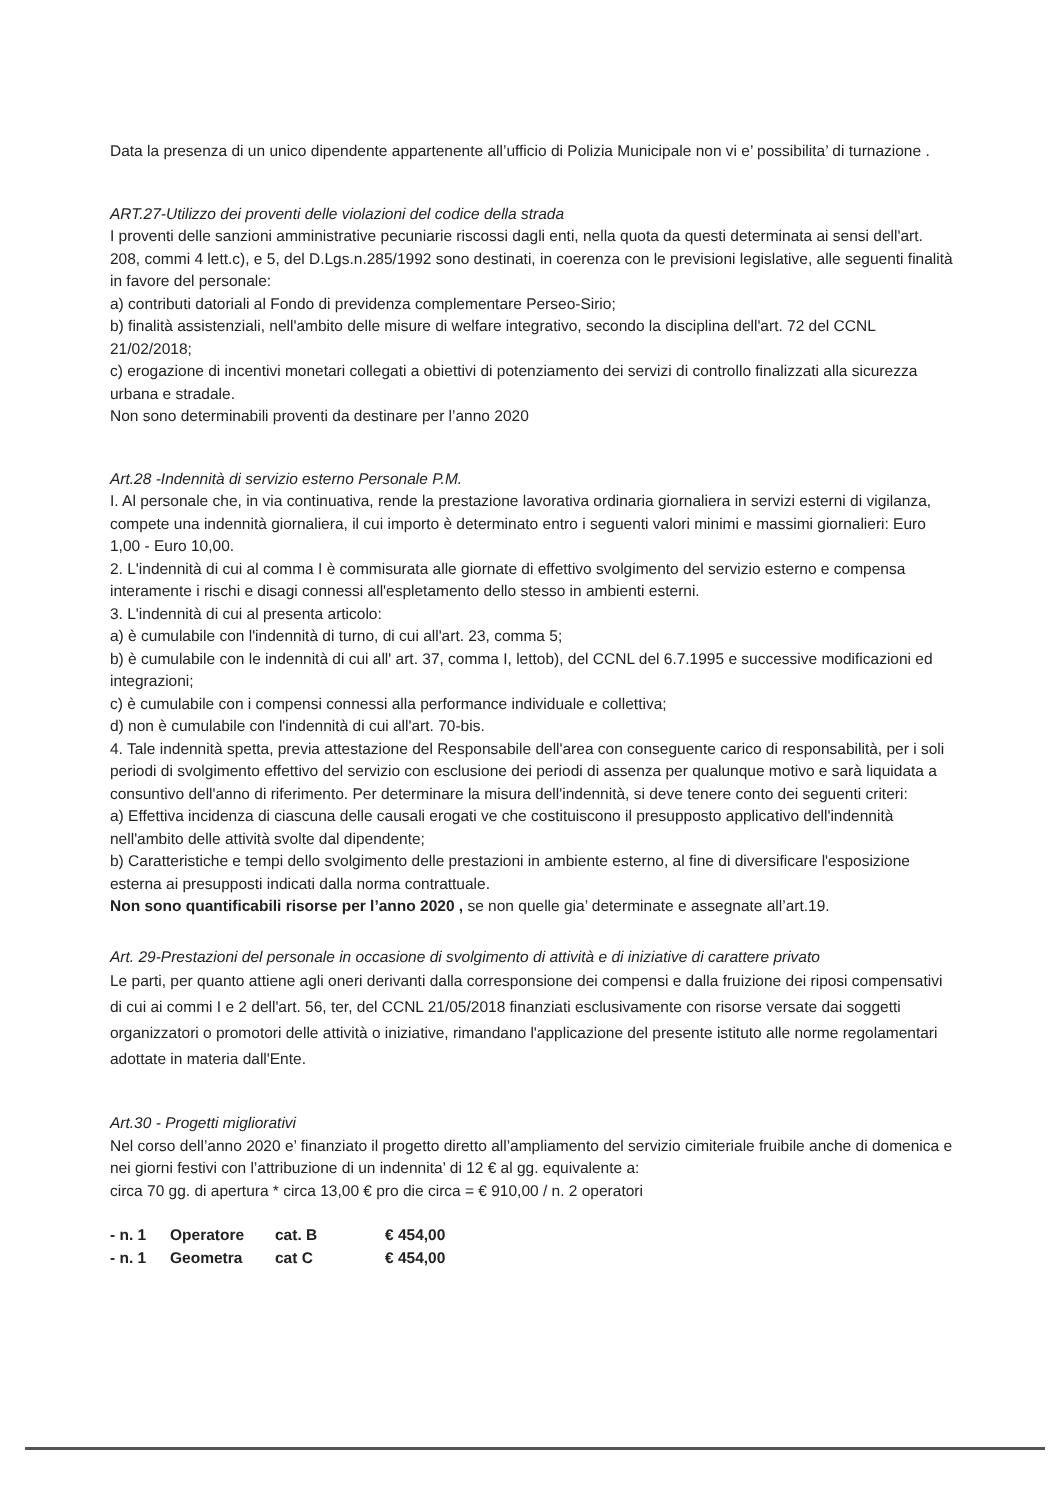Data la presenza di un unico dipendente appartenente all’ufficio di Polizia Municipale non vi e’ possibilita’ di turnazione .
ART.27-Utilizzo dei proventi delle violazioni del codice della strada
I proventi delle sanzioni amministrative pecuniarie riscossi dagli enti, nella quota da questi determinata ai sensi dell'art. 208, commi 4 lett.c), e 5, del D.Lgs.n.285/1992 sono destinati, in coerenza con le previsioni legislative, alle seguenti finalità in favore del personale:
a) contributi datoriali al Fondo di previdenza complementare Perseo-Sirio;
b) finalità assistenziali, nell'ambito delle misure di welfare integrativo, secondo la disciplina dell'art. 72 del CCNL 21/02/2018;
c) erogazione di incentivi monetari collegati a obiettivi di potenziamento dei servizi di controllo finalizzati alla sicurezza urbana e stradale.
Non sono determinabili proventi da destinare per l’anno 2020
Art.28 -Indennità di servizio esterno Personale P.M.
I. Al personale che, in via continuativa, rende la prestazione lavorativa ordinaria giornaliera in servizi esterni di vigilanza, compete una indennità giornaliera, il cui importo è determinato entro i seguenti valori minimi e massimi giornalieri: Euro 1,00 - Euro 10,00.
2. L'indennità di cui al comma I è commisurata alle giornate di effettivo svolgimento del servizio esterno e compensa interamente i rischi e disagi connessi all'espletamento dello stesso in ambienti esterni.
3. L'indennità di cui al presenta articolo:
a) è cumulabile con l'indennità di turno, di cui all'art. 23, comma 5;
b) è cumulabile con le indennità di cui all' art. 37, comma I, lettob), del CCNL del 6.7.1995 e successive modificazioni ed integrazioni;
c) è cumulabile con i compensi connessi alla performance individuale e collettiva;
d) non è cumulabile con l'indennità di cui all'art. 70-bis.
4. Tale indennità spetta, previa attestazione del Responsabile dell'area con conseguente carico di responsabilità, per i soli periodi di svolgimento effettivo del servizio con esclusione dei periodi di assenza per qualunque motivo e sarà liquidata a consuntivo dell'anno di riferimento. Per determinare la misura dell'indennità, si deve tenere conto dei seguenti criteri:
a) Effettiva incidenza di ciascuna delle causali erogati ve che costituiscono il presupposto applicativo dell'indennità nell'ambito delle attività svolte dal dipendente;
b) Caratteristiche e tempi dello svolgimento delle prestazioni in ambiente esterno, al fine di diversificare l'esposizione esterna ai presupposti indicati dalla norma contrattuale.
Non sono quantificabili risorse per l’anno 2020 , se non quelle gia’ determinate e assegnate all’art.19.
Art. 29-Prestazioni del personale in occasione di svolgimento di attività e di iniziative di carattere privato
Le parti, per quanto attiene agli oneri derivanti dalla corresponsione dei compensi e dalla fruizione dei riposi compensativi di cui ai commi I e 2 dell'art. 56, ter, del CCNL 21/05/2018 finanziati esclusivamente con risorse versate dai soggetti organizzatori o promotori delle attività o iniziative, rimandano l'applicazione del presente istituto alle norme regolamentari adottate in materia dall'Ente.
Art.30 - Progetti migliorativi
Nel corso dell’anno 2020 e’ finanziato il progetto diretto all’ampliamento del servizio cimiteriale fruibile anche di domenica e nei giorni festivi con l’attribuzione di un indennita’ di 12 € al gg. equivalente a:
circa 70 gg. di apertura * circa 13,00 € pro die circa = € 910,00 / n. 2 operatori
- n. 1 Operatore cat. B € 454,00
- n. 1 Geometra cat C € 454,00